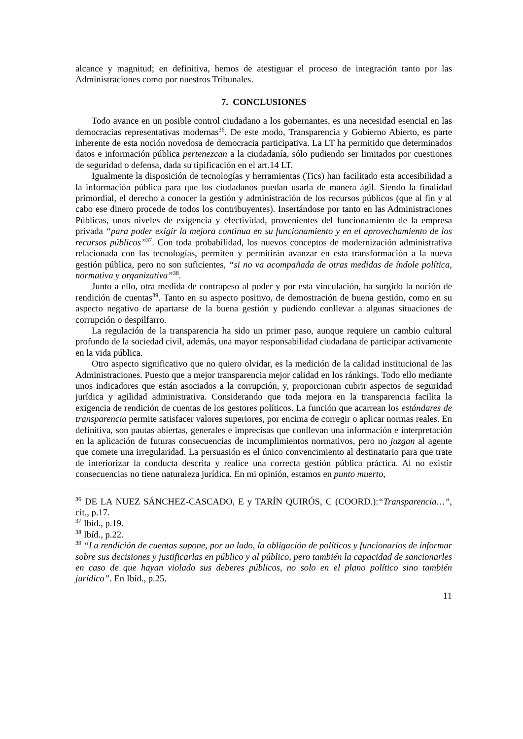alcance y magnitud; en definitiva, hemos de atestiguar el proceso de integración tanto por las Administraciones como por nuestros Tribunales.
7. CONCLUSIONES
Todo avance en un posible control ciudadano a los gobernantes, es una necesidad esencial en las democracias representativas modernas<sup>36</sup>. De este modo, Transparencia y Gobierno Abierto, es parte inherente de esta noción novedosa de democracia participativa. La LT ha permitido que determinados datos e información pública pertenezcan a la ciudadanía, sólo pudiendo ser limitados por cuestiones de seguridad o defensa, dada su tipificación en el art.14 LT.
Igualmente la disposición de tecnologías y herramientas (Tics) han facilitado esta accesibilidad a la información pública para que los ciudadanos puedan usarla de manera ágil. Siendo la finalidad primordial, el derecho a conocer la gestión y administración de los recursos públicos (que al fin y al cabo ese dinero procede de todos los contribuyentes). Insertándose por tanto en las Administraciones Públicas, unos niveles de exigencia y efectividad, provenientes del funcionamiento de la empresa privada “para poder exigir la mejora continua en su funcionamiento y en el aprovechamiento de los recursos públicos”<sup>37</sup>. Con toda probabilidad, los nuevos conceptos de modernización administrativa relacionada con las tecnologías, permiten y permitirán avanzar en esta transformación a la nueva gestión pública, pero no son suficientes, “si no va acompañada de otras medidas de índole política, normativa y organizativa”<sup>38</sup>.
Junto a ello, otra medida de contrapeso al poder y por esta vinculación, ha surgido la noción de rendición de cuentas<sup>39</sup>. Tanto en su aspecto positivo, de demostración de buena gestión, como en su aspecto negativo de apartarse de la buena gestión y pudiendo conllevar a algunas situaciones de corrupción o despilfarro.
La regulación de la transparencia ha sido un primer paso, aunque requiere un cambio cultural profundo de la sociedad civil, además, una mayor responsabilidad ciudadana de participar activamente en la vida pública.
Otro aspecto significativo que no quiero olvidar, es la medición de la calidad institucional de las Administraciones. Puesto que a mejor transparencia mejor calidad en los ránkings. Todo ello mediante unos indicadores que están asociados a la corrupción, y, proporcionan cubrir aspectos de seguridad jurídica y agilidad administrativa. Considerando que toda mejora en la transparencia facilita la exigencia de rendición de cuentas de los gestores políticos. La función que acarrean los estándares de transparencia permite satisfacer valores superiores, por encima de corregir o aplicar normas reales. En definitiva, son pautas abiertas, generales e imprecisas que conllevan una información e interpretación en la aplicación de futuras consecuencias de incumplimientos normativos, pero no juzgan al agente que comete una irregularidad. La persuasión es el único convencimiento al destinatario para que trate de interiorizar la conducta descrita y realice una correcta gestión pública práctica. Al no existir consecuencias no tiene naturaleza jurídica. En mi opinión, estamos en punto muerto,
<sup>36</sup> DE LA NUEZ SÁNCHEZ-CASCADO, E y TARÍN QUIRÓS, C (COORD.):“Transparencia…”, cit., p.17.
<sup>37</sup> Ibíd., p.19.
<sup>38</sup> Ibíd., p.22.
<sup>39</sup> “La rendición de cuentas supone, por un lado, la obligación de políticos y funcionarios de informar sobre sus decisiones y justificarlas en público y al público, pero también la capacidad de sancionarles en caso de que hayan violado sus deberes públicos, no solo en el plano político sino también jurídico”. En Ibíd., p.25.
11